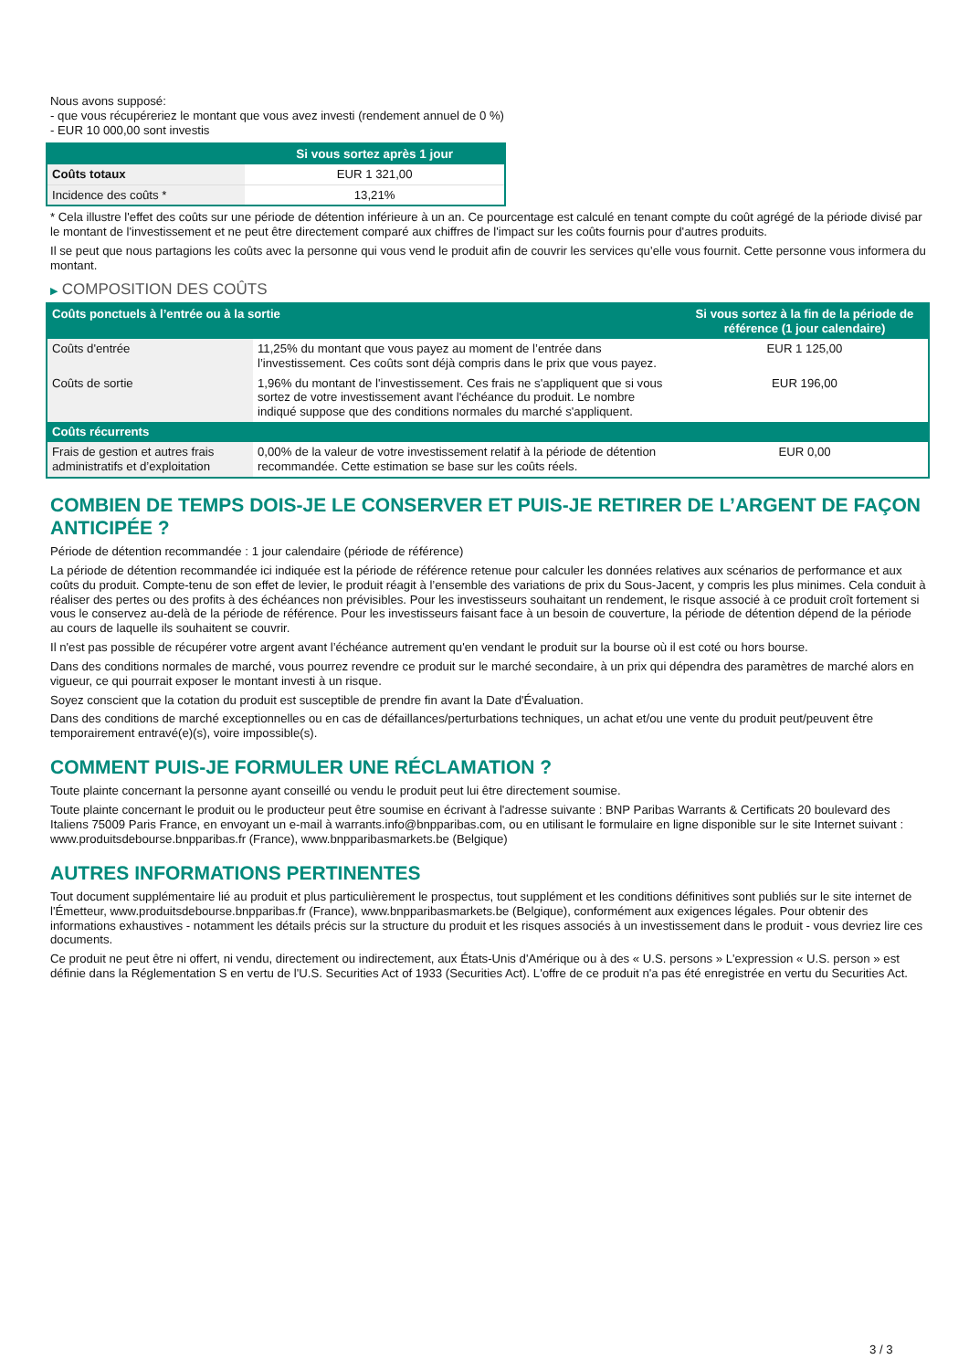Nous avons supposé:
- que vous récupéreriez le montant que vous avez investi (rendement annuel de 0 %)
- EUR 10 000,00 sont investis
| | Si vous sortez après 1 jour |
| --- | --- |
| Coûts totaux | EUR 1 321,00 |
| Incidence des coûts * | 13,21% |
* Cela illustre l'effet des coûts sur une période de détention inférieure à un an. Ce pourcentage est calculé en tenant compte du coût agrégé de la période divisé par le montant de l'investissement et ne peut être directement comparé aux chiffres de l'impact sur les coûts fournis pour d'autres produits.
Il se peut que nous partagions les coûts avec la personne qui vous vend le produit afin de couvrir les services qu’elle vous fournit. Cette personne vous informera du montant.
▶ COMPOSITION DES COÛTS
| Coûts ponctuels à l’entrée ou à la sortie | | Si vous sortez à la fin de la période de référence (1 jour calendaire) |
| --- | --- | --- |
| Coûts d'entrée | 11,25% du montant que vous payez au moment de l’entrée dans l’investissement. Ces coûts sont déjà compris dans le prix que vous payez. | EUR 1 125,00 |
| Coûts de sortie | 1,96% du montant de l'investissement. Ces frais ne s'appliquent que si vous sortez de votre investissement avant l'échéance du produit. Le nombre indiqué suppose que des conditions normales du marché s'appliquent. | EUR 196,00 |
| Coûts récurrents | | |
| Frais de gestion et autres frais administratifs et d’exploitation | 0,00% de la valeur de votre investissement relatif à la période de détention recommandée. Cette estimation se base sur les coûts réels. | EUR 0,00 |
COMBIEN DE TEMPS DOIS-JE LE CONSERVER ET PUIS-JE RETIRER DE L’ARGENT DE FAÇON ANTICIPÉE ?
Période de détention recommandée : 1 jour calendaire (période de référence)
La période de détention recommandée ici indiquée est la période de référence retenue pour calculer les données relatives aux scénarios de performance et aux coûts du produit. Compte-tenu de son effet de levier, le produit réagit à l’ensemble des variations de prix du Sous-Jacent, y compris les plus minimes. Cela conduit à réaliser des pertes ou des profits à des échéances non prévisibles. Pour les investisseurs souhaitant un rendement, le risque associé à ce produit croît fortement si vous le conservez au-delà de la période de référence. Pour les investisseurs faisant face à un besoin de couverture, la période de détention dépend de la période au cours de laquelle ils souhaitent se couvrir.
Il n'est pas possible de récupérer votre argent avant l’échéance autrement qu'en vendant le produit sur la bourse où il est coté ou hors bourse.
Dans des conditions normales de marché, vous pourrez revendre ce produit sur le marché secondaire, à un prix qui dépendra des paramètres de marché alors en vigueur, ce qui pourrait exposer le montant investi à un risque.
Soyez conscient que la cotation du produit est susceptible de prendre fin avant la Date d'Évaluation.
Dans des conditions de marché exceptionnelles ou en cas de défaillances/perturbations techniques, un achat et/ou une vente du produit peut/peuvent être temporairement entravé(e)(s), voire impossible(s).
COMMENT PUIS-JE FORMULER UNE RÉCLAMATION ?
Toute plainte concernant la personne ayant conseillé ou vendu le produit peut lui être directement soumise.
Toute plainte concernant le produit ou le producteur peut être soumise en écrivant à l'adresse suivante : BNP Paribas Warrants & Certificats 20 boulevard des Italiens 75009 Paris France, en envoyant un e-mail à warrants.info@bnpparibas.com, ou en utilisant le formulaire en ligne disponible sur le site Internet suivant : www.produitsdebourse.bnpparibas.fr (France), www.bnpparibasmarkets.be (Belgique)
AUTRES INFORMATIONS PERTINENTES
Tout document supplémentaire lié au produit et plus particulièrement le prospectus, tout supplément et les conditions définitives sont publiés sur le site internet de l'Émetteur, www.produitsdebourse.bnpparibas.fr (France), www.bnpparibasmarkets.be (Belgique), conformément aux exigences légales. Pour obtenir des informations exhaustives - notamment les détails précis sur la structure du produit et les risques associés à un investissement dans le produit - vous devriez lire ces documents.
Ce produit ne peut être ni offert, ni vendu, directement ou indirectement, aux États-Unis d'Amérique ou à des « U.S. persons » L'expression « U.S. person » est définie dans la Réglementation S en vertu de l'U.S. Securities Act of 1933 (Securities Act). L'offre de ce produit n'a pas été enregistrée en vertu du Securities Act.
3 / 3